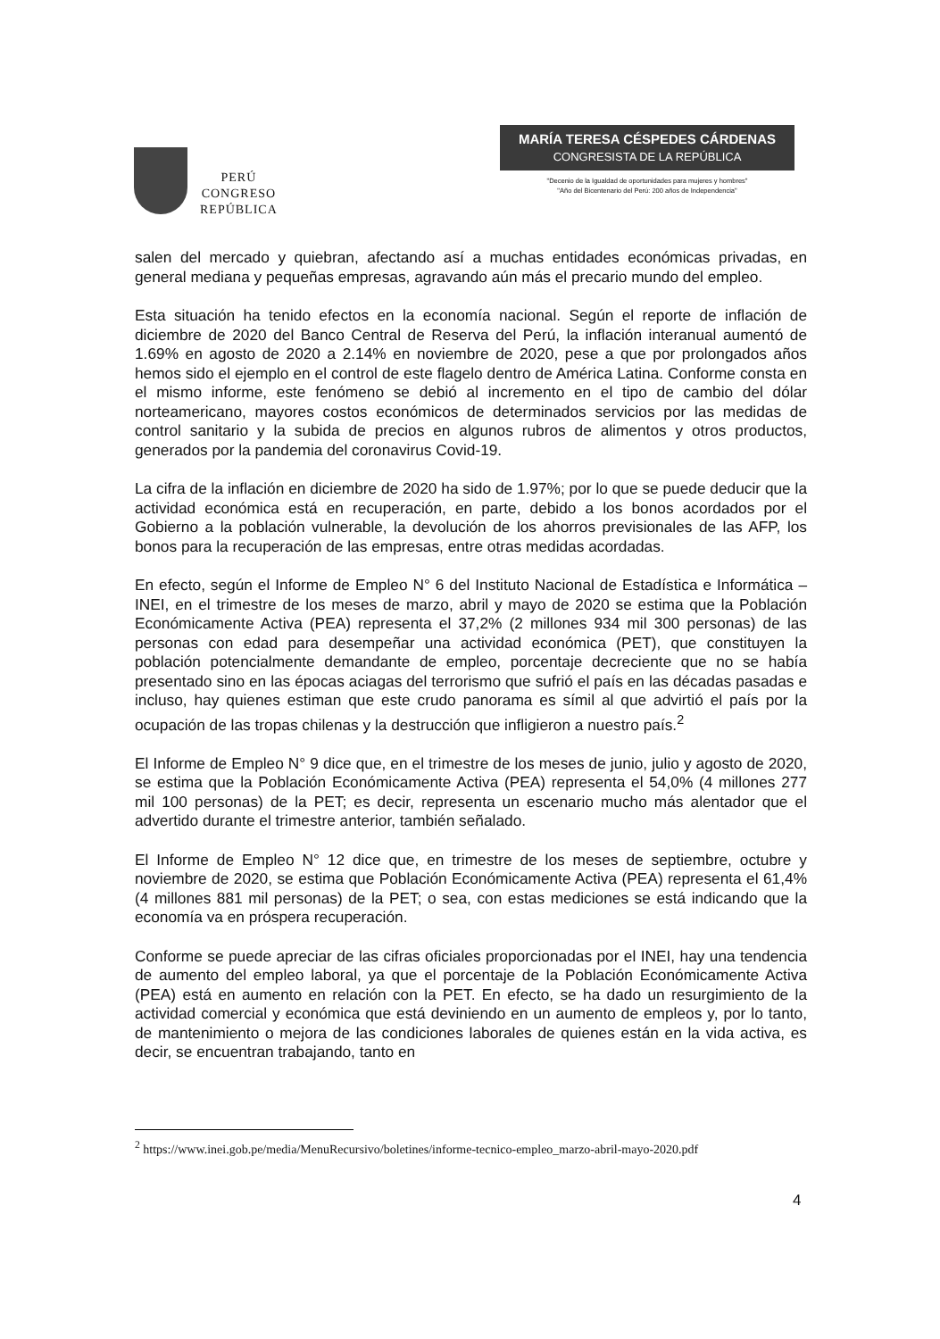PERÚ
CONGRESO
REPÚBLICA
MARÍA TERESA CÉSPEDES CÁRDENAS
CONGRESISTA DE LA REPÚBLICA
"Decenio de la Igualdad de oportunidades para mujeres y hombres"
"Año del Bicentenario del Perú: 200 años de Independencia"
salen del mercado y quiebran, afectando así a muchas entidades económicas privadas, en general mediana y pequeñas empresas, agravando aún más el precario mundo del empleo.
Esta situación ha tenido efectos en la economía nacional. Según el reporte de inflación de diciembre de 2020 del Banco Central de Reserva del Perú, la inflación interanual aumentó de 1.69% en agosto de 2020 a 2.14% en noviembre de 2020, pese a que por prolongados años hemos sido el ejemplo en el control de este flagelo dentro de América Latina. Conforme consta en el mismo informe, este fenómeno se debió al incremento en el tipo de cambio del dólar norteamericano, mayores costos económicos de determinados servicios por las medidas de control sanitario y la subida de precios en algunos rubros de alimentos y otros productos, generados por la pandemia del coronavirus Covid-19.
La cifra de la inflación en diciembre de 2020 ha sido de 1.97%; por lo que se puede deducir que la actividad económica está en recuperación, en parte, debido a los bonos acordados por el Gobierno a la población vulnerable, la devolución de los ahorros previsionales de las AFP, los bonos para la recuperación de las empresas, entre otras medidas acordadas.
En efecto, según el Informe de Empleo N° 6 del Instituto Nacional de Estadística e Informática – INEI, en el trimestre de los meses de marzo, abril y mayo de 2020 se estima que la Población Económicamente Activa (PEA) representa el 37,2% (2 millones 934 mil 300 personas) de las personas con edad para desempeñar una actividad económica (PET), que constituyen la población potencialmente demandante de empleo, porcentaje decreciente que no se había presentado sino en las épocas aciagas del terrorismo que sufrió el país en las décadas pasadas e incluso, hay quienes estiman que este crudo panorama es símil al que advirtió el país por la ocupación de las tropas chilenas y la destrucción que infligieron a nuestro país.<sup>2</sup>
El Informe de Empleo N° 9 dice que, en el trimestre de los meses de junio, julio y agosto de 2020, se estima que la Población Económicamente Activa (PEA) representa el 54,0% (4 millones 277 mil 100 personas) de la PET; es decir, representa un escenario mucho más alentador que el advertido durante el trimestre anterior, también señalado.
El Informe de Empleo N° 12 dice que, en trimestre de los meses de septiembre, octubre y noviembre de 2020, se estima que Población Económicamente Activa (PEA) representa el 61,4% (4 millones 881 mil personas) de la PET; o sea, con estas mediciones se está indicando que la economía va en próspera recuperación.
Conforme se puede apreciar de las cifras oficiales proporcionadas por el INEI, hay una tendencia de aumento del empleo laboral, ya que el porcentaje de la Población Económicamente Activa (PEA) está en aumento en relación con la PET. En efecto, se ha dado un resurgimiento de la actividad comercial y económica que está deviniendo en un aumento de empleos y, por lo tanto, de mantenimiento o mejora de las condiciones laborales de quienes están en la vida activa, es decir, se encuentran trabajando, tanto en
<sup>2</sup> https://www.inei.gob.pe/media/MenuRecursivo/boletines/informe-tecnico-empleo_marzo-abril-mayo-2020.pdf
4